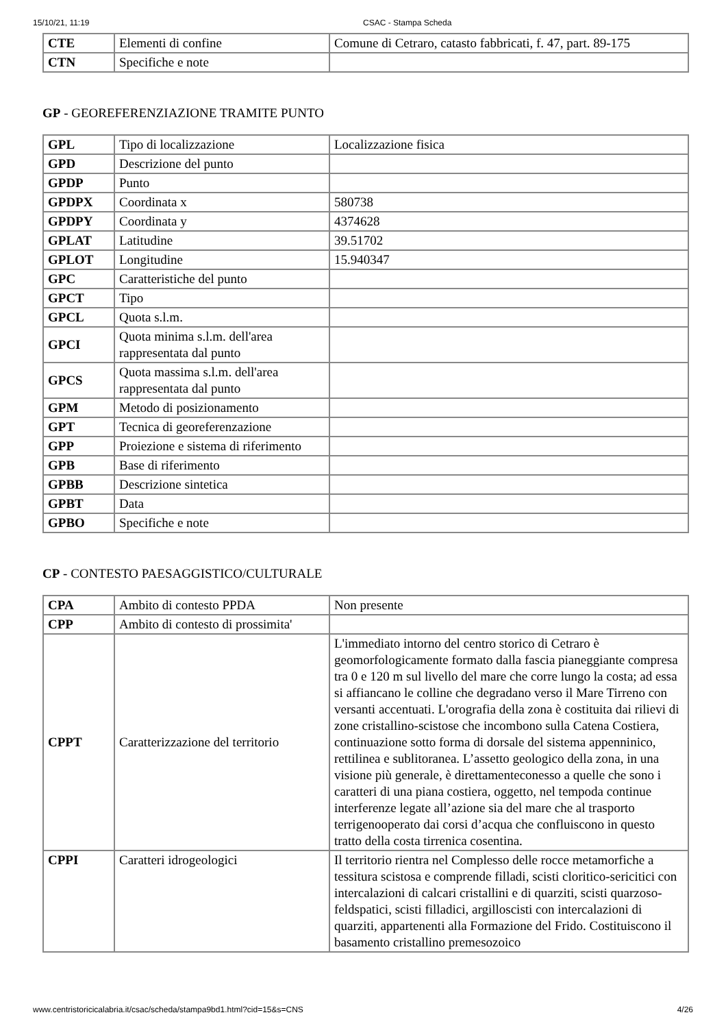15/10/21, 11:19 CSAC - Stampa Scheda
| CTE | Elementi di confine | Comune di Cetraro, catasto fabbricati, f. 47, part. 89-175 |
| CTN | Specifiche e note | |
GP - GEOREFERENZIAZIONE TRAMITE PUNTO
| GPL | Tipo di localizzazione | Localizzazione fisica |
| GPD | Descrizione del punto | |
| GPDP | Punto | |
| GPDPX | Coordinata x | 580738 |
| GPDPY | Coordinata y | 4374628 |
| GPLAT | Latitudine | 39.51702 |
| GPLOT | Longitudine | 15.940347 |
| GPC | Caratteristiche del punto | |
| GPCT | Tipo | |
| GPCL | Quota s.l.m. | |
| GPCI | Quota minima s.l.m. dell'area rappresentata dal punto | |
| GPCS | Quota massima s.l.m. dell'area rappresentata dal punto | |
| GPM | Metodo di posizionamento | |
| GPT | Tecnica di georeferenzazione | |
| GPP | Proiezione e sistema di riferimento | |
| GPB | Base di riferimento | |
| GPBB | Descrizione sintetica | |
| GPBT | Data | |
| GPBO | Specifiche e note | |
CP - CONTESTO PAESAGGISTICO/CULTURALE
| CPA | Ambito di contesto PPDA | Non presente |
| CPP | Ambito di contesto di prossimita' | |
| CPPT | Caratterizzazione del territorio | L'immediato intorno del centro storico di Cetraro è geomorfologicamente formato dalla fascia pianeggiante compresa tra 0 e 120 m sul livello del mare che corre lungo la costa; ad essa si affiancano le colline che degradano verso il Mare Tirreno con versanti accentuati. L'orografia della zona è costituita dai rilievi di zone cristallino-scistose che incombono sulla Catena Costiera, continuazione sotto forma di dorsale del sistema appenninico, rettilinea e sublitoranea. L’assetto geologico della zona, in una visione più generale, è direttamenteconesso a quelle che sono i caratteri di una piana costiera, oggetto, nel tempoda continue interferenze legate all’azione sia del mare che al trasporto terrigenooperato dai corsi d’acqua che confluiscono in questo tratto della costa tirrenica cosentina. |
| CPPI | Caratteri idrogeologici | Il territorio rientra nel Complesso delle rocce metamorfiche a tessitura scistosa e comprende filladi, scisti cloritico-sericitici con intercalazioni di calcari cristallini e di quarziti, scisti quarzoso-feldspatici, scisti filladici, argilloscisti con intercalazioni di quarziti, appartenenti alla Formazione del Frido. Costituiscono il basamento cristallino premesozoico |
www.centristoricicalabria.it/csac/scheda/stampa9bd1.html?cid=15&s=CNS 4/26